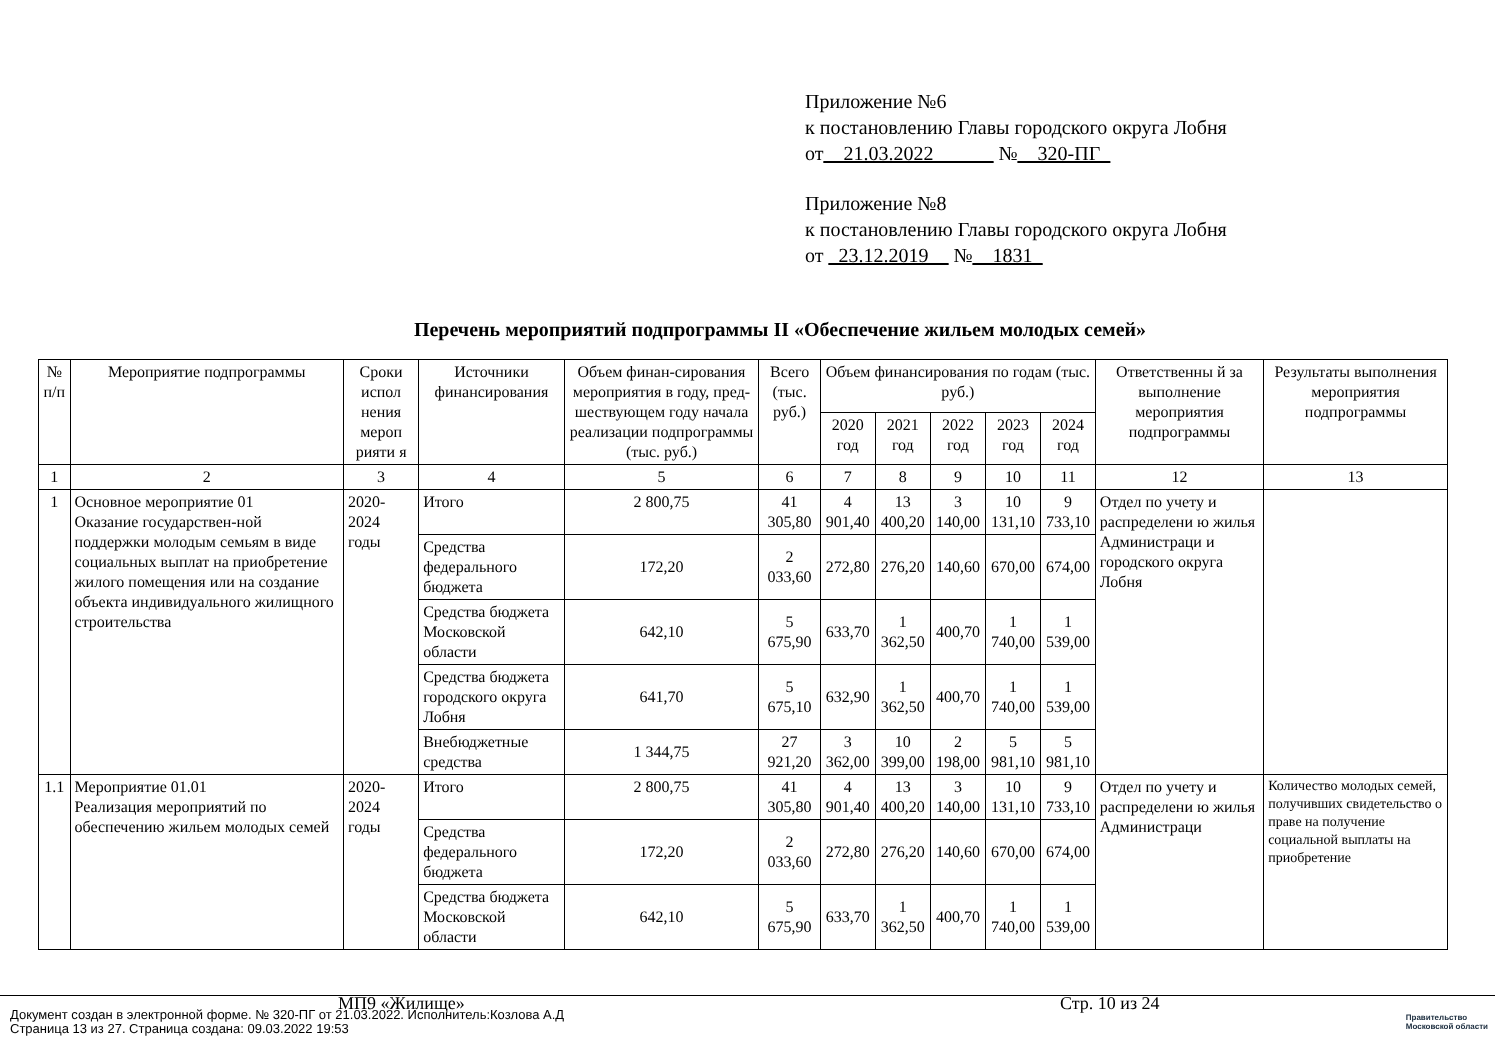Приложение №6
к постановлению Главы городского округа Лобня
от__21.03.2022______ №__320-ПГ_
Приложение №8
к постановлению Главы городского округа Лобня
от _23.12.2019__ №__1831_
Перечень мероприятий подпрограммы II «Обеспечение жильем молодых семей»
| № п/п | Мероприятие подпрограммы | Сроки испол нения мероп рияти я | Источники финансирования | Объем финан-сирования мероприятия в году, пред-шествующем году начала реализации подпрограммы (тыс. руб.) | Всего (тыс. руб.) | Объем финансирования по годам (тыс. руб.) | | | | | Ответственны й за выполнение мероприятия подпрограммы | Результаты выполнения мероприятия подпрограммы |
| --- | --- | --- | --- | --- | --- | --- | --- | --- | --- | --- | --- | --- |
| | | | | | | 2020 год | 2021 год | 2022 год | 2023 год | 2024 год | | |
| 1 | 2 | 3 | 4 | 5 | 6 | 7 | 8 | 9 | 10 | 11 | 12 | 13 |
| 1 | Основное мероприятие 01 Оказание государствен-ной поддержки молодым семьям в виде социальных выплат на приобретение жилого помещения или на создание объекта индивидуального жилищного строительства | 2020-2024 годы | Итого | 2 800,75 | 41 305,80 | 4 901,40 | 13 400,20 | 3 140,00 | 10 131,10 | 9 733,10 | Отдел по учету и распределени ю жилья Администраци и городского округа Лобня | |
| | | | Средства федерального бюджета | 172,20 | 2 033,60 | 272,80 | 276,20 | 140,60 | 670,00 | 674,00 | | |
| | | | Средства бюджета Московской области | 642,10 | 5 675,90 | 633,70 | 1 362,50 | 400,70 | 1 740,00 | 1 539,00 | | |
| | | | Средства бюджета городского округа Лобня | 641,70 | 5 675,10 | 632,90 | 1 362,50 | 400,70 | 1 740,00 | 1 539,00 | | |
| | | | Внебюджетные средства | 1 344,75 | 27 921,20 | 3 362,00 | 10 399,00 | 2 198,00 | 5 981,10 | 5 981,10 | | |
| 1.1 | Мероприятие 01.01 Реализация мероприятий по обеспечению жильем молодых семей | 2020-2024 годы | Итого | 2 800,75 | 41 305,80 | 4 901,40 | 13 400,20 | 3 140,00 | 10 131,10 | 9 733,10 | Отдел по учету и распределени ю жилья Администраци | Количество молодых семей, получивших свидетельство о праве на получение социальной выплаты на приобретение |
| | | | Средства федерального бюджета | 172,20 | 2 033,60 | 272,80 | 276,20 | 140,60 | 670,00 | 674,00 | | |
| | | | Средства бюджета Московской области | 642,10 | 5 675,90 | 633,70 | 1 362,50 | 400,70 | 1 740,00 | 1 539,00 | | |
МП9 «Жилище» Стр. 10 из 24
Документ создан в электронной форме. № 320-ПГ от 21.03.2022. Исполнитель:Козлова А.Д
Страница 13 из 27. Страница создана: 09.03.2022 19:53
Правительство
Московской области